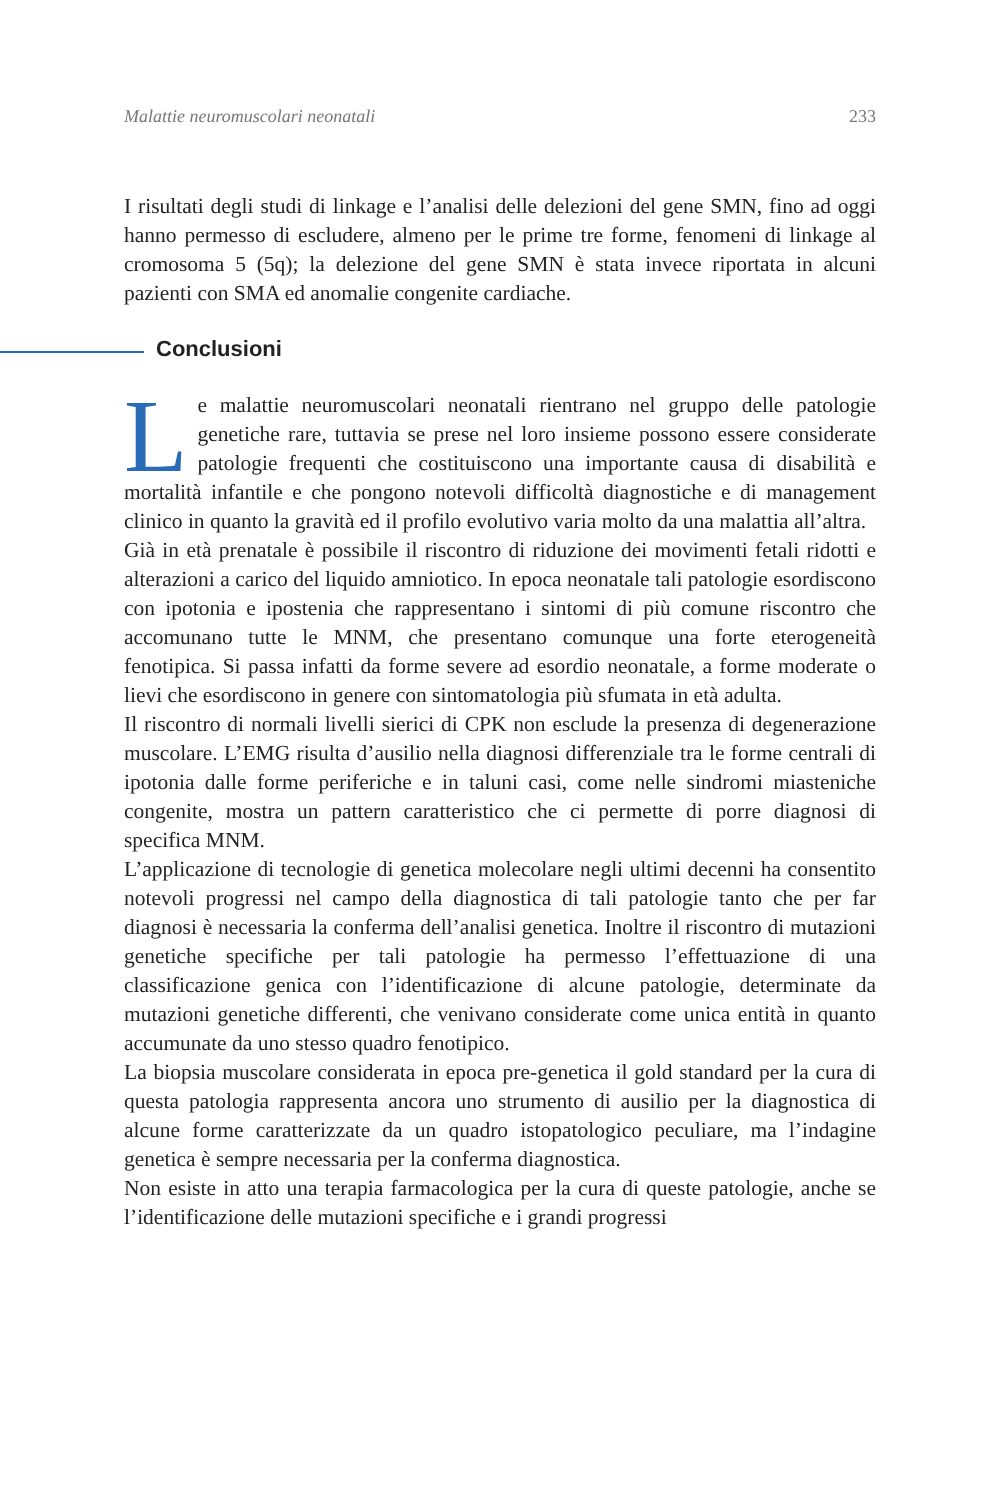Malattie neuromuscolari neonatali 233
I risultati degli studi di linkage e l’analisi delle delezioni del gene SMN, fino ad oggi hanno permesso di escludere, almeno per le prime tre forme, fenomeni di linkage al cromosoma 5 (5q); la delezione del gene SMN è stata invece riportata in alcuni pazienti con SMA ed anomalie congenite cardiache.
Conclusioni
Le malattie neuromuscolari neonatali rientrano nel gruppo delle patologie genetiche rare, tuttavia se prese nel loro insieme possono essere considerate patologie frequenti che costituiscono una importante causa di disabilità e mortalità infantile e che pongono notevoli difficoltà diagnostiche e di management clinico in quanto la gravità ed il profilo evolutivo varia molto da una malattia all’altra.
Già in età prenatale è possibile il riscontro di riduzione dei movimenti fetali ridotti e alterazioni a carico del liquido amniotico. In epoca neonatale tali patologie esordiscono con ipotonia e ipostenia che rappresentano i sintomi di più comune riscontro che accomunano tutte le MNM, che presentano comunque una forte eterogeneità fenotipica. Si passa infatti da forme severe ad esordio neonatale, a forme moderate o lievi che esordiscono in genere con sintomatologia più sfumata in età adulta.
Il riscontro di normali livelli sierici di CPK non esclude la presenza di degenerazione muscolare. L’EMG risulta d’ausilio nella diagnosi differenziale tra le forme centrali di ipotonia dalle forme periferiche e in taluni casi, come nelle sindromi miasteniche congenite, mostra un pattern caratteristico che ci permette di porre diagnosi di specifica MNM.
L’applicazione di tecnologie di genetica molecolare negli ultimi decenni ha consentito notevoli progressi nel campo della diagnostica di tali patologie tanto che per far diagnosi è necessaria la conferma dell’analisi genetica. Inoltre il riscontro di mutazioni genetiche specifiche per tali patologie ha permesso l’effettuazione di una classificazione genica con l’identificazione di alcune patologie, determinate da mutazioni genetiche differenti, che venivano considerate come unica entità in quanto accumunate da uno stesso quadro fenotipico.
La biopsia muscolare considerata in epoca pre-genetica il gold standard per la cura di questa patologia rappresenta ancora uno strumento di ausilio per la diagnostica di alcune forme caratterizzate da un quadro istopatologico peculiare, ma l’indagine genetica è sempre necessaria per la conferma diagnostica.
Non esiste in atto una terapia farmacologica per la cura di queste patologie, anche se l’identificazione delle mutazioni specifiche e i grandi progressi